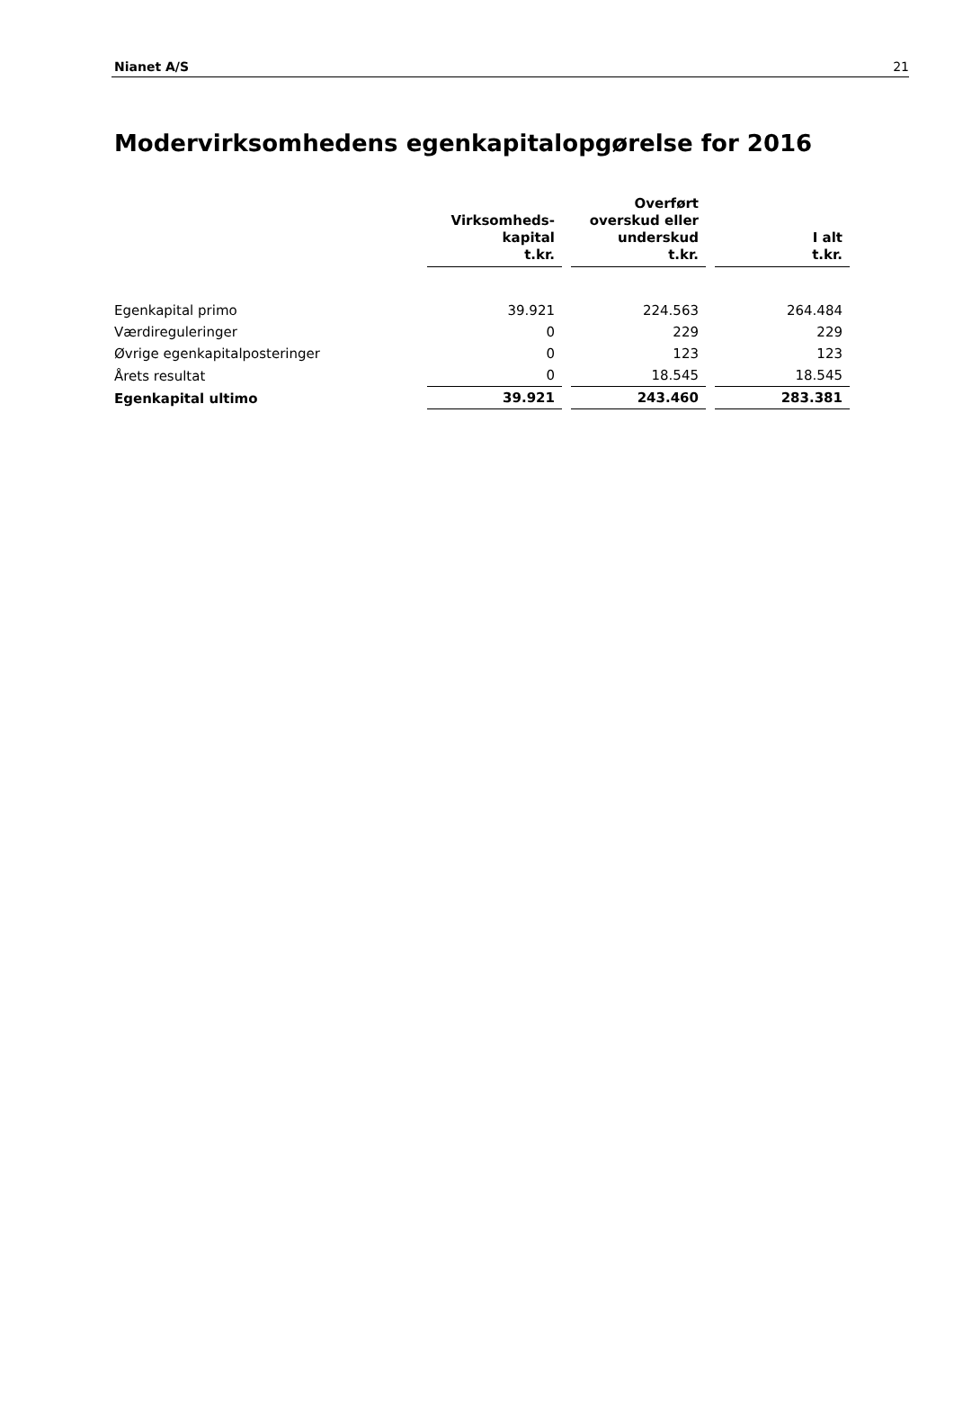Nianet A/S 21
Modervirksomhedens egenkapitalopgørelse for 2016
| | Virksomheds- kapital t.kr. | | Overført overskud eller underskud t.kr. | | I alt t.kr. |
| --- | --- | --- | --- | --- | --- |
| Egenkapital primo | 39.921 | | 224.563 | | 264.484 |
| Værdireguleringer | 0 | | 229 | | 229 |
| Øvrige egenkapitalposteringer | 0 | | 123 | | 123 |
| Årets resultat | 0 | | 18.545 | | 18.545 |
| Egenkapital ultimo | 39.921 | | 243.460 | | 283.381 |